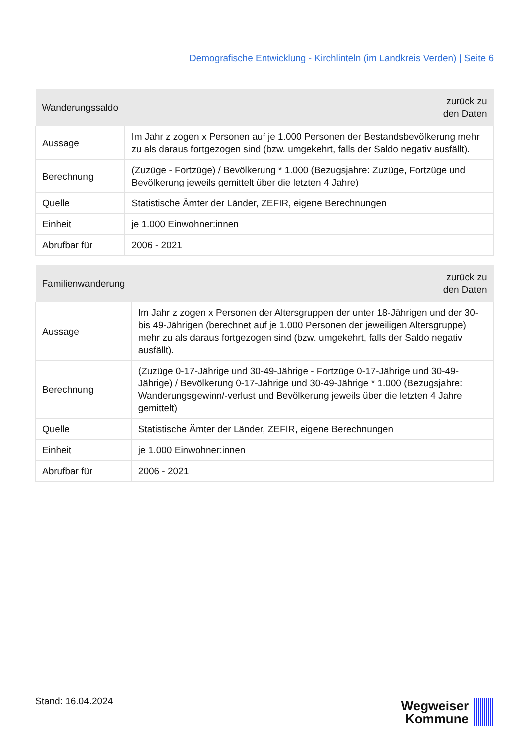Demografische Entwicklung - Kirchlinteln (im Landkreis Verden) | Seite 6
| Wanderungssaldo | zurück zu den Daten |
| --- | --- |
| Aussage | Im Jahr z zogen x Personen auf je 1.000 Personen der Bestandsbevölkerung mehr zu als daraus fortgezogen sind (bzw. umgekehrt, falls der Saldo negativ ausfällt). |
| Berechnung | (Zuzüge - Fortzüge) / Bevölkerung * 1.000 (Bezugsjahre: Zuzüge, Fortzüge und Bevölkerung jeweils gemittelt über die letzten 4 Jahre) |
| Quelle | Statistische Ämter der Länder, ZEFIR, eigene Berechnungen |
| Einheit | je 1.000 Einwohner:innen |
| Abrufbar für | 2006 - 2021 |
| Familienwanderung | zurück zu den Daten |
| --- | --- |
| Aussage | Im Jahr z zogen x Personen der Altersgruppen der unter 18-Jährigen und der 30- bis 49-Jährigen (berechnet auf je 1.000 Personen der jeweiligen Altersgruppe) mehr zu als daraus fortgezogen sind (bzw. umgekehrt, falls der Saldo negativ ausfällt). |
| Berechnung | (Zuzüge 0-17-Jährige und 30-49-Jährige - Fortzüge 0-17-Jährige und 30-49- Jährige) / Bevölkerung 0-17-Jährige und 30-49-Jährige * 1.000 (Bezugsjahre: Wanderungsgewinn/-verlust und Bevölkerung jeweils über die letzten 4 Jahre gemittelt) |
| Quelle | Statistische Ämter der Länder, ZEFIR, eigene Berechnungen |
| Einheit | je 1.000 Einwohner:innen |
| Abrufbar für | 2006 - 2021 |
Stand: 16.04.2024
Wegweiser
Kommune